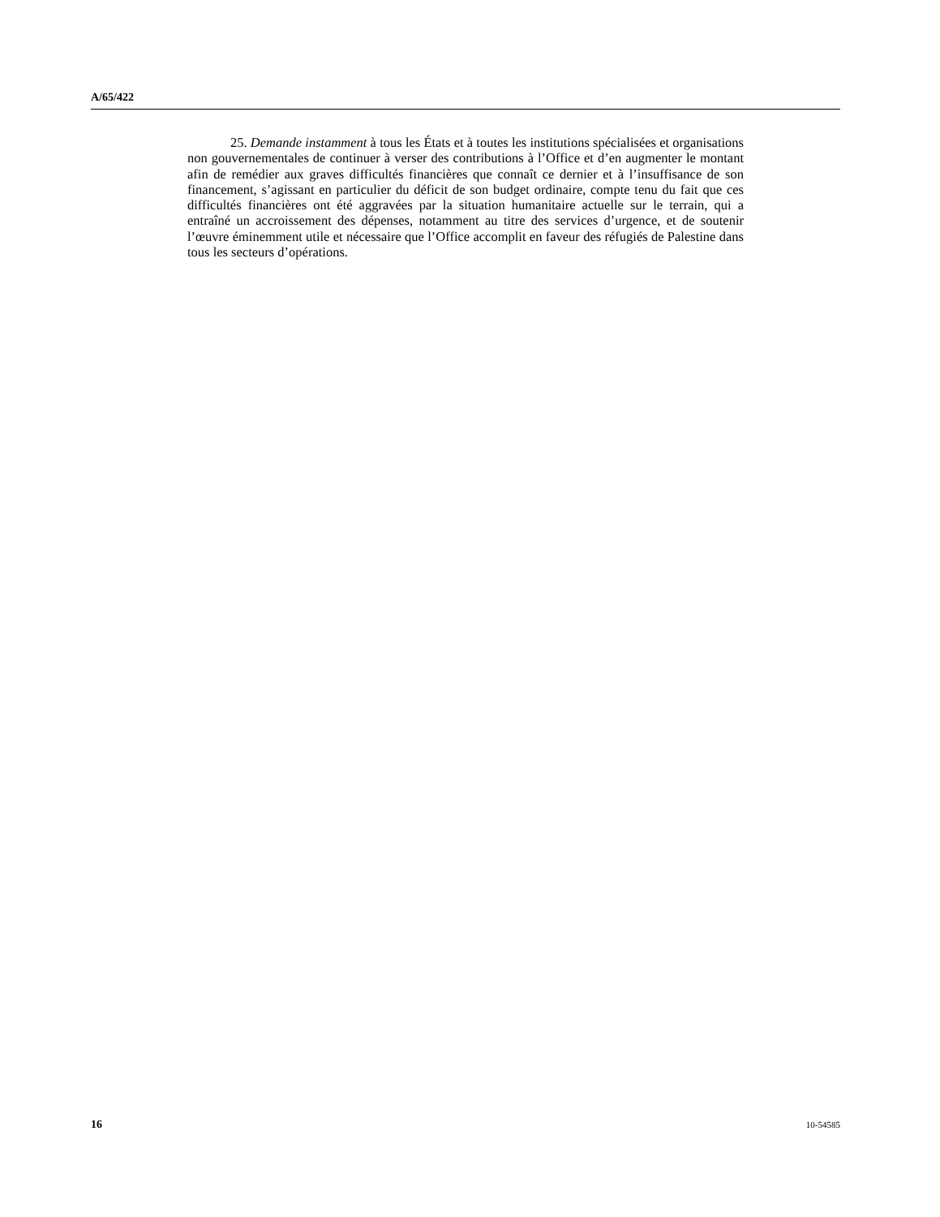A/65/422
25. Demande instamment à tous les États et à toutes les institutions spécialisées et organisations non gouvernementales de continuer à verser des contributions à l’Office et d’en augmenter le montant afin de remédier aux graves difficultés financières que connaît ce dernier et à l’insuffisance de son financement, s’agissant en particulier du déficit de son budget ordinaire, compte tenu du fait que ces difficultés financières ont été aggravées par la situation humanitaire actuelle sur le terrain, qui a entraîné un accroissement des dépenses, notamment au titre des services d’urgence, et de soutenir l’œuvre éminemment utile et nécessaire que l’Office accomplit en faveur des réfugiés de Palestine dans tous les secteurs d’opérations.
16 10-54585